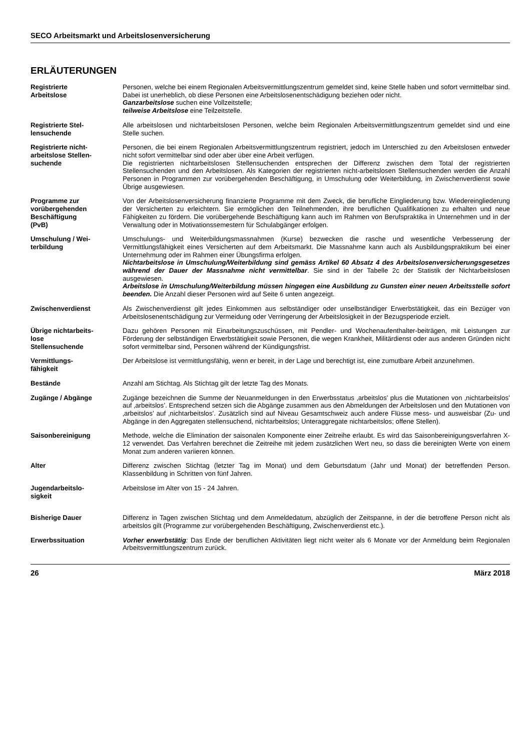SECO Arbeitsmarkt und Arbeitslosenversicherung
ERLÄUTERUNGEN
Registrierte
Arbeitslose
Personen, welche bei einem Regionalen Arbeitsvermittlungszentrum gemeldet sind, keine Stelle haben und sofort vermittelbar sind. Dabei ist unerheblich, ob diese Personen eine Arbeitslosenentschädigung beziehen oder nicht.
Ganzarbeitslose suchen eine Vollzeitstelle;
teilweise Arbeitslose eine Teilzeitstelle.
Registrierte Stel-
lensuchende
Alle arbeitslosen und nichtarbeitslosen Personen, welche beim Regionalen Arbeitsvermittlungszentrum gemeldet sind und eine Stelle suchen.
Registrierte nicht-
arbeitslose Stellen-
suchende
Personen, die bei einem Regionalen Arbeitsvermittlungszentrum registriert, jedoch im Unterschied zu den Arbeitslosen entweder nicht sofort vermittelbar sind oder aber über eine Arbeit verfügen.
Die registrierten nichtarbeitslosen Stellensuchenden entsprechen der Differenz zwischen dem Total der registrierten Stellensuchenden und den Arbeitslosen. Als Kategorien der registrierten nicht-arbeitslosen Stellensuchenden werden die Anzahl Personen in Programmen zur vorübergehenden Beschäftigung, in Umschulung oder Weiterbildung, im Zwischenverdienst sowie Übrige ausgewiesen.
Programme zur
vorübergehenden
Beschäftigung
(PvB)
Von der Arbeitslosenversicherung finanzierte Programme mit dem Zweck, die berufliche Eingliederung bzw. Wiedereingliederung der Versicherten zu erleichtern. Sie ermöglichen den Teilnehmenden, ihre beruflichen Qualifikationen zu erhalten und neue Fähigkeiten zu fördern. Die vorübergehende Beschäftigung kann auch im Rahmen von Berufspraktika in Unternehmen und in der Verwaltung oder in Motivationssemestern für Schulabgänger erfolgen.
Umschulung / Wei-
terbildung
Umschulungs- und Weiterbildungsmassnahmen (Kurse) bezwecken die rasche und wesentliche Verbesserung der Vermittlungsfähigkeit eines Versicherten auf dem Arbeitsmarkt. Die Massnahme kann auch als Ausbildungspraktikum bei einer Unternehmung oder im Rahmen einer Übungsfirma erfolgen.
Nichtarbeitslose in Umschulung/Weiterbildung sind gemäss Artikel 60 Absatz 4 des Arbeitslosenversicherungsgesetzes während der Dauer der Massnahme nicht vermittelbar. Sie sind in der Tabelle 2c der Statistik der Nichtarbeitslosen ausgewiesen.
Arbeitslose in Umschulung/Weiterbildung müssen hingegen eine Ausbildung zu Gunsten einer neuen Arbeitsstelle sofort beenden. Die Anzahl dieser Personen wird auf Seite 6 unten angezeigt.
Zwischenverdienst Als Zwischenverdienst gilt jedes Einkommen aus selbständiger oder unselbständiger Erwerbstätigkeit, das ein Bezüger von Arbeitslosenentschädigung zur Vermeidung oder Verringerung der Arbeitslosigkeit in der Bezugsperiode erzielt.
Übrige nichtarbeits-
lose
Stellensuchende
Dazu gehören Personen mit Einarbeitungszuschüssen, mit Pendler- und Wochenaufenthalter-beiträgen, mit Leistungen zur Förderung der selbständigen Erwerbstätigkeit sowie Personen, die wegen Krankheit, Militärdienst oder aus anderen Gründen nicht sofort vermittelbar sind, Personen während der Kündigungsfrist.
Vermittlungs-
fähigkeit
Der Arbeitslose ist vermittlungsfähig, wenn er bereit, in der Lage und berechtigt ist, eine zumutbare Arbeit anzunehmen.
Bestände Anzahl am Stichtag. Als Stichtag gilt der letzte Tag des Monats.
Zugänge / Abgänge Zugänge bezeichnen die Summe der Neuanmeldungen in den Erwerbsstatus ‚arbeitslos’ plus die Mutationen von ‚nichtarbeitslos’ auf ‚arbeitslos’. Entsprechend setzen sich die Abgänge zusammen aus den Abmeldungen der Arbeitslosen und den Mutationen von ‚arbeitslos’ auf ‚nichtarbeitslos’. Zusätzlich sind auf Niveau Gesamtschweiz auch andere Flüsse mess- und ausweisbar (Zu- und Abgänge in den Aggregaten stellensuchend, nichtarbeitslos; Unteraggregate nichtarbeitslos; offene Stellen).
Saisonbereinigung Methode, welche die Elimination der saisonalen Komponente einer Zeitreihe erlaubt. Es wird das Saisonbereinigungsverfahren X-12 verwendet. Das Verfahren berechnet die Zeitreihe mit jedem zusätzlichen Wert neu, so dass die bereinigten Werte von einem Monat zum anderen variieren können.
Alter Differenz zwischen Stichtag (letzter Tag im Monat) und dem Geburtsdatum (Jahr und Monat) der betreffenden Person. Klassenbildung in Schritten von fünf Jahren.
Jugendarbeitslo-
sigkeit
Arbeitslose im Alter von 15 - 24 Jahren.
Bisherige Dauer Differenz in Tagen zwischen Stichtag und dem Anmeldedatum, abzüglich der Zeitspanne, in der die betroffene Person nicht als arbeitslos gilt (Programme zur vorübergehenden Beschäftigung, Zwischenverdienst etc.).
Erwerbssituation Vorher erwerbstätig: Das Ende der beruflichen Aktivitäten liegt nicht weiter als 6 Monate vor der Anmeldung beim Regionalen Arbeitsvermittlungszentrum zurück.
26 März 2018